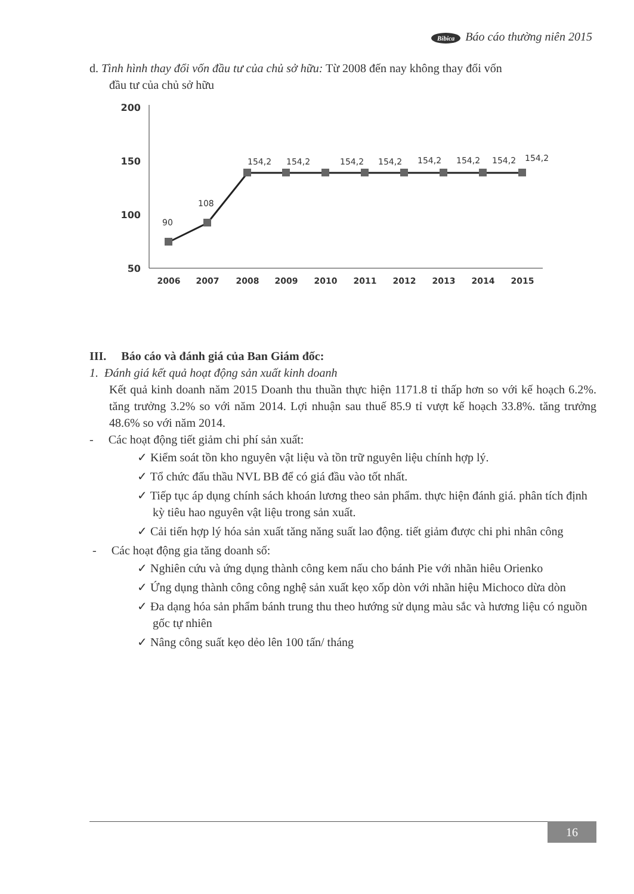Bibica Báo cáo thường niên 2015
d. Tình hình thay đổi vốn đầu tư của chủ sở hữu: Từ 2008 đến nay không thay đổi vốn
đầu tư của chủ sở hữu
200
150
100
50
90
108
154,2
154,2
154,2
154,2
154,2
154,2
154,2
154,2
2006
2007
2008
2009
2010
2011
2012
2013
2014
2015
III. Báo cáo và đánh giá của Ban Giám đốc:
1. Đánh giá kết quả hoạt động sản xuất kinh doanh
Kết quả kinh doanh năm 2015 Doanh thu thuần thực hiện 1171.8 tỉ thấp hơn so với kế hoạch 6.2%. tăng trưởng 3.2% so với năm 2014. Lợi nhuận sau thuế 85.9 tỉ vượt kế hoạch 33.8%. tăng trưởng 48.6% so với năm 2014.
- Các hoạt động tiết giảm chi phí sản xuất:
✓ Kiểm soát tồn kho nguyên vật liệu và tồn trữ nguyên liệu chính hợp lý.
✓ Tổ chức đấu thầu NVL BB để có giá đầu vào tốt nhất.
✓ Tiếp tục áp dụng chính sách khoán lương theo sản phẩm. thực hiện đánh giá. phân tích định kỳ tiêu hao nguyên vật liệu trong sản xuất.
✓ Cải tiến hợp lý hóa sản xuất tăng năng suất lao động. tiết giảm được chi phi nhân công
- Các hoạt động gia tăng doanh số:
✓ Nghiên cứu và ứng dụng thành công kem nấu cho bánh Pie với nhãn hiêu Orienko
✓ Ứng dụng thành công công nghệ sản xuất kẹo xốp dòn với nhãn hiệu Michoco dừa dòn
✓ Đa dạng hóa sản phẩm bánh trung thu theo hướng sử dụng màu sắc và hương liệu có nguồn gốc tự nhiên
✓ Nâng công suất kẹo dẻo lên 100 tấn/ tháng
16